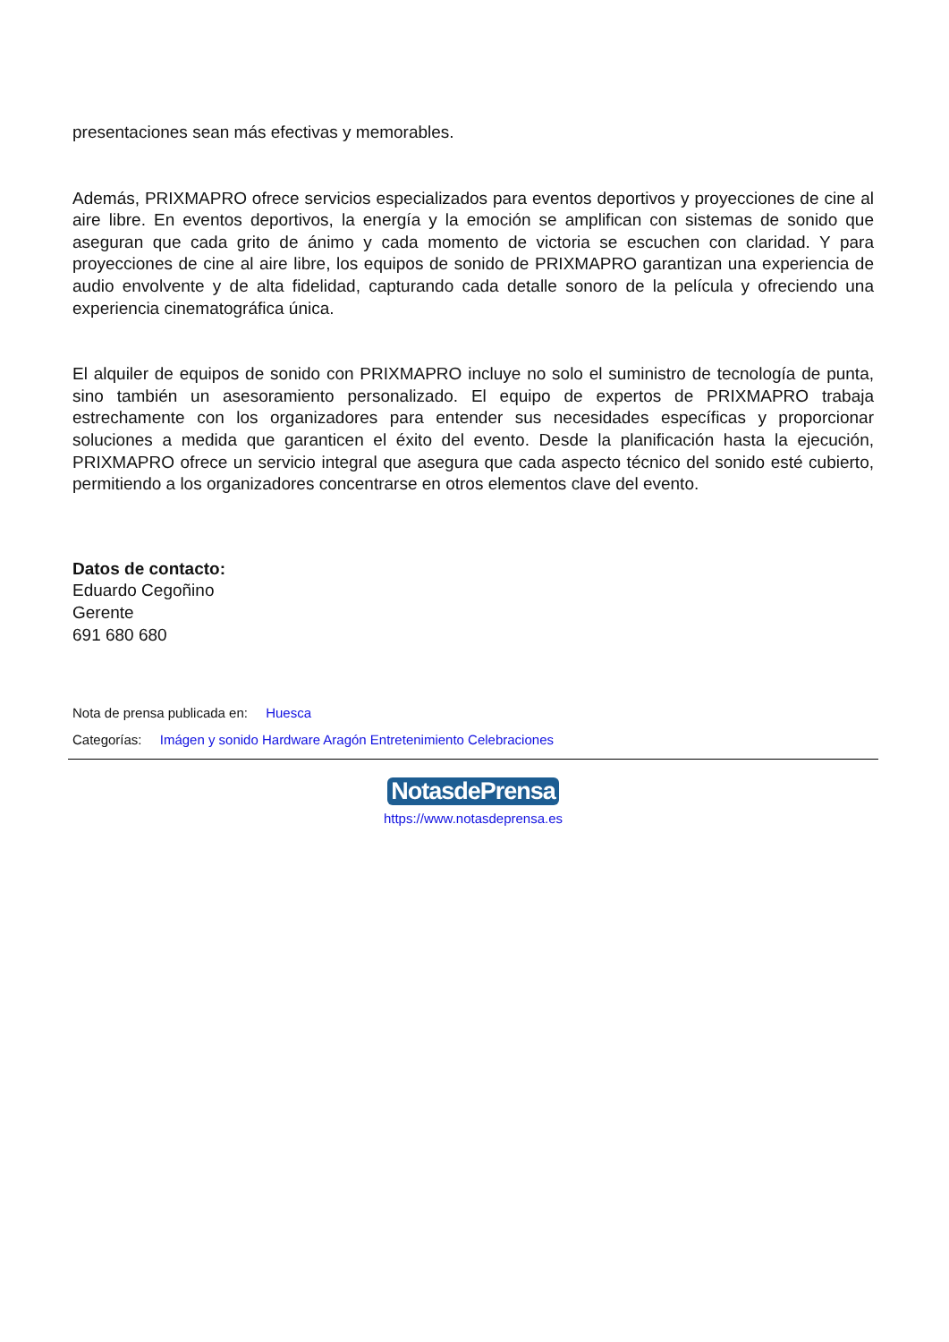presentaciones sean más efectivas y memorables.
Además, PRIXMAPRO ofrece servicios especializados para eventos deportivos y proyecciones de cine al aire libre. En eventos deportivos, la energía y la emoción se amplifican con sistemas de sonido que aseguran que cada grito de ánimo y cada momento de victoria se escuchen con claridad. Y para proyecciones de cine al aire libre, los equipos de sonido de PRIXMAPRO garantizan una experiencia de audio envolvente y de alta fidelidad, capturando cada detalle sonoro de la película y ofreciendo una experiencia cinematográfica única.
El alquiler de equipos de sonido con PRIXMAPRO incluye no solo el suministro de tecnología de punta, sino también un asesoramiento personalizado. El equipo de expertos de PRIXMAPRO trabaja estrechamente con los organizadores para entender sus necesidades específicas y proporcionar soluciones a medida que garanticen el éxito del evento. Desde la planificación hasta la ejecución, PRIXMAPRO ofrece un servicio integral que asegura que cada aspecto técnico del sonido esté cubierto, permitiendo a los organizadores concentrarse en otros elementos clave del evento.
Datos de contacto:
Eduardo Cegoñino
Gerente
691 680 680
Nota de prensa publicada en: Huesca
Categorías: Imágen y sonido Hardware Aragón Entretenimiento Celebraciones
NotasdePrensa
https://www.notasdeprensa.es